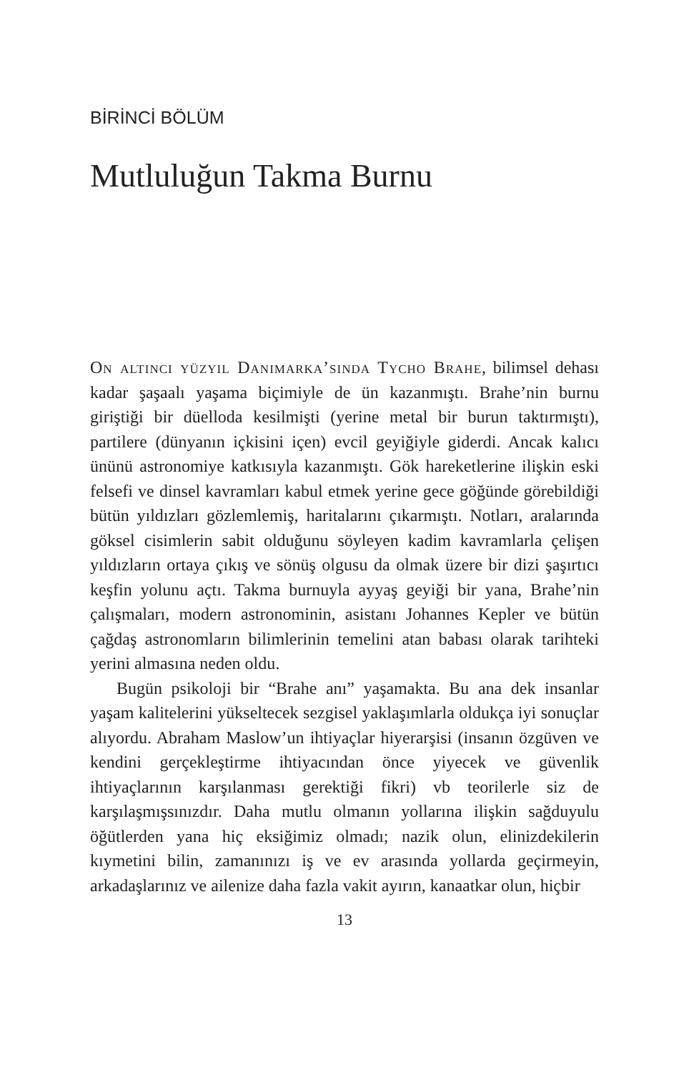BİRİNCİ BÖLÜM
Mutluluğun Takma Burnu
On altıncı yüzyıl Danimarka’sında Tycho Brahe, bilimsel dehası kadar şaşaalı yaşama biçimiyle de ün kazanmıştı. Brahe’nin burnu giriştiği bir düelloda kesilmişti (yerine metal bir burun taktırmıştı), partilere (dünyanın içkisini içen) evcil geyiğiyle giderdi. Ancak kalıcı ününü astronomiye katkısıyla kazanmıştı. Gök hareketlerine ilişkin eski felsefi ve dinsel kavramları kabul etmek yerine gece göğünde görebildiği bütün yıldızları gözlemlemiş, haritalarını çıkarmıştı. Notları, aralarında göksel cisimlerin sabit olduğunu söyleyen kadim kavramlarla çelişen yıldızların ortaya çıkış ve sönüş olgusu da olmak üzere bir dizi şaşırtıcı keşfin yolunu açtı. Takma burnuyla ayyaş geyiği bir yana, Brahe’nin çalışmaları, modern astronominin, asistanı Johannes Kepler ve bütün çağdaş astronomların bilimlerinin temelini atan babası olarak tarihteki yerini almasına neden oldu.
Bugün psikoloji bir “Brahe anı” yaşamakta. Bu ana dek insanlar yaşam kalitelerini yükseltecek sezgisel yaklaşımlarla oldukça iyi sonuçlar alıyordu. Abraham Maslow’un ihtiyaçlar hiyerarşisi (insanın özgüven ve kendini gerçekleştirme ihtiyacından önce yiyecek ve güvenlik ihtiyaçlarının karşılanması gerektiği fikri) vb teorilerle siz de karşılaşmışsınızdır. Daha mutlu olmanın yollarına ilişkin sağduyulu öğütlerden yana hiç eksiğimiz olmadı; nazik olun, elinizdekilerin kıymetini bilin, zamanınızı iş ve ev arasında yollarda geçirmeyin, arkadaşlarınız ve ailenize daha fazla vakit ayırın, kanaatkar olun, hiçbir
13